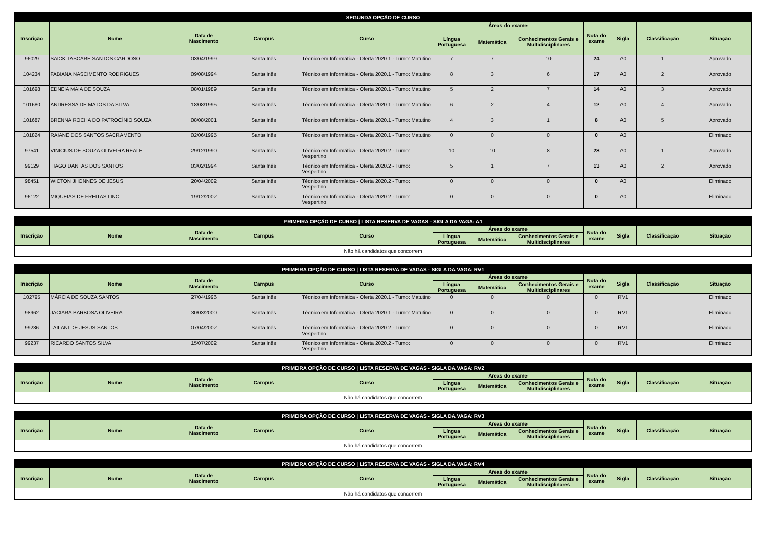| SEGUNDA OPÇÃO DE CURSO | | | | | | | | | | | |
| --- | --- | --- | --- | --- | --- | --- | --- | --- | --- | --- | --- |
| Inscrição | Nome | Data de Nascimento | Campus | Curso | Áreas do exame | | | Nota do exame | Sigla | Classificação | Situação |
| | | | | | Língua Portuguesa | Matemática | Conhecimentos Gerais e Multidisciplinares | | | | |
| 96029 | SAICK TASCARE SANTOS CARDOSO | 03/04/1999 | Santa Inês | Técnico em Informática - Oferta 2020.1 - Turno: Matutino | 7 | 7 | 10 | 24 | A0 | 1 | Aprovado |
| 104234 | FABIANA NASCIMENTO RODRIGUES | 09/08/1994 | Santa Inês | Técnico em Informática - Oferta 2020.1 - Turno: Matutino | 8 | 3 | 6 | 17 | A0 | 2 | Aprovado |
| 101698 | EDNEIA MAIA DE SOUZA | 08/01/1989 | Santa Inês | Técnico em Informática - Oferta 2020.1 - Turno: Matutino | 5 | 2 | 7 | 14 | A0 | 3 | Aprovado |
| 101680 | ANDRESSA DE MATOS DA SILVA | 18/08/1995 | Santa Inês | Técnico em Informática - Oferta 2020.1 - Turno: Matutino | 6 | 2 | 4 | 12 | A0 | 4 | Aprovado |
| 101687 | BRENNA ROCHA DO PATROCÍNIO SOUZA | 08/08/2001 | Santa Inês | Técnico em Informática - Oferta 2020.1 - Turno: Matutino | 4 | 3 | 1 | 8 | A0 | 5 | Aprovado |
| 101824 | RAIANE DOS SANTOS SACRAMENTO | 02/06/1995 | Santa Inês | Técnico em Informática - Oferta 2020.1 - Turno: Matutino | 0 | 0 | 0 | 0 | A0 | | Eliminado |
| 97541 | VINICIUS DE SOUZA OLIVEIRA REALE | 29/12/1990 | Santa Inês | Técnico em Informática - Oferta 2020.2 - Turno: Vespertino | 10 | 10 | 8 | 28 | A0 | 1 | Aprovado |
| 99129 | TIAGO DANTAS DOS SANTOS | 03/02/1994 | Santa Inês | Técnico em Informática - Oferta 2020.2 - Turno: Vespertino | 5 | 1 | 7 | 13 | A0 | 2 | Aprovado |
| 98451 | WICTON JHONNES DE JESUS | 20/04/2002 | Santa Inês | Técnico em Informática - Oferta 2020.2 - Turno: Vespertino | 0 | 0 | 0 | 0 | A0 | | Eliminado |
| 96122 | MIQUEIAS DE FREITAS LINO | 19/12/2002 | Santa Inês | Técnico em Informática - Oferta 2020.2 - Turno: Vespertino | 0 | 0 | 0 | 0 | A0 | | Eliminado |
| PRIMEIRA OPÇÃO DE CURSO / LISTA RESERVA DE VAGAS - SIGLA DA VAGA: A1 | | | | | | | | | | | |
| --- | --- | --- | --- | --- | --- | --- | --- | --- | --- | --- | --- |
| Inscrição | Nome | Data de Nascimento | Campus | Curso | Áreas do exame | | | Nota do exame | Sigla | Classificação | Situação |
| | | | | | Língua Portuguesa | Matemática | Conhecimentos Gerais e Multidisciplinares | | | | |
| Não há candidatos que concorrem | | | | | | | | | | | |
| PRIMEIRA OPÇÃO DE CURSO / LISTA RESERVA DE VAGAS - SIGLA DA VAGA: RV1 | | | | | | | | | | | |
| --- | --- | --- | --- | --- | --- | --- | --- | --- | --- | --- | --- |
| Inscrição | Nome | Data de Nascimento | Campus | Curso | Áreas do exame | | | Nota do exame | Sigla | Classificação | Situação |
| | | | | | Língua Portuguesa | Matemática | Conhecimentos Gerais e Multidisciplinares | | | | |
| 102795 | MÁRCIA DE SOUZA SANTOS | 27/04/1996 | Santa Inês | Técnico em Informática - Oferta 2020.1 - Turno: Matutino | 0 | 0 | 0 | 0 | RV1 | | Eliminado |
| 98962 | JACIARA BARBOSA OLIVEIRA | 30/03/2000 | Santa Inês | Técnico em Informática - Oferta 2020.1 - Turno: Matutino | 0 | 0 | 0 | 0 | RV1 | | Eliminado |
| 99236 | TAILANI DE JESUS SANTOS | 07/04/2002 | Santa Inês | Técnico em Informática - Oferta 2020.2 - Turno: Vespertino | 0 | 0 | 0 | 0 | RV1 | | Eliminado |
| 99237 | RICARDO SANTOS SILVA | 15/07/2002 | Santa Inês | Técnico em Informática - Oferta 2020.2 - Turno: Vespertino | 0 | 0 | 0 | 0 | RV1 | | Eliminado |
| PRIMEIRA OPÇÃO DE CURSO / LISTA RESERVA DE VAGAS - SIGLA DA VAGA: RV2 | | | | | | | | | | | |
| --- | --- | --- | --- | --- | --- | --- | --- | --- | --- | --- | --- |
| Inscrição | Nome | Data de Nascimento | Campus | Curso | Áreas do exame | | | Nota do exame | Sigla | Classificação | Situação |
| | | | | | Língua Portuguesa | Matemática | Conhecimentos Gerais e Multidisciplinares | | | | |
| Não há candidatos que concorrem | | | | | | | | | | | |
| PRIMEIRA OPÇÃO DE CURSO / LISTA RESERVA DE VAGAS - SIGLA DA VAGA: RV3 | | | | | | | | | | | |
| --- | --- | --- | --- | --- | --- | --- | --- | --- | --- | --- | --- |
| Inscrição | Nome | Data de Nascimento | Campus | Curso | Áreas do exame | | | Nota do exame | Sigla | Classificação | Situação |
| | | | | | Língua Portuguesa | Matemática | Conhecimentos Gerais e Multidisciplinares | | | | |
| Não há candidatos que concorrem | | | | | | | | | | | |
| PRIMEIRA OPÇÃO DE CURSO / LISTA RESERVA DE VAGAS - SIGLA DA VAGA: RV4 | | | | | | | | | | | |
| --- | --- | --- | --- | --- | --- | --- | --- | --- | --- | --- | --- |
| Inscrição | Nome | Data de Nascimento | Campus | Curso | Áreas do exame | | | Nota do exame | Sigla | Classificação | Situação |
| | | | | | Língua Portuguesa | Matemática | Conhecimentos Gerais e Multidisciplinares | | | | |
| Não há candidatos que concorrem | | | | | | | | | | | |